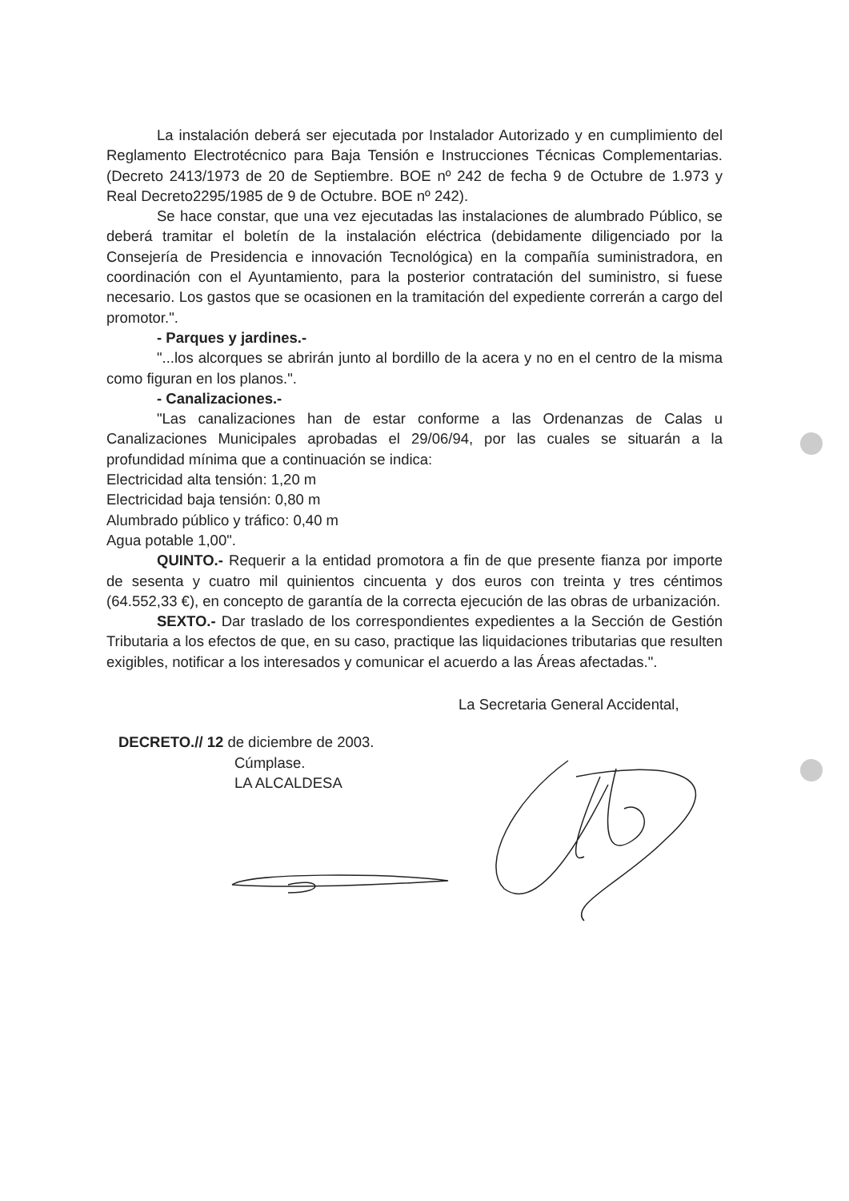La instalación deberá ser ejecutada por Instalador Autorizado y en cumplimiento del Reglamento Electrotécnico para Baja Tensión e Instrucciones Técnicas Complementarias. (Decreto 2413/1973 de 20 de Septiembre. BOE nº 242 de fecha 9 de Octubre de 1.973 y Real Decreto2295/1985 de 9 de Octubre. BOE nº 242).
Se hace constar, que una vez ejecutadas las instalaciones de alumbrado Público, se deberá tramitar el boletín de la instalación eléctrica (debidamente diligenciado por la Consejería de Presidencia e innovación Tecnológica) en la compañía suministradora, en coordinación con el Ayuntamiento, para la posterior contratación del suministro, si fuese necesario. Los gastos que se ocasionen en la tramitación del expediente correrán a cargo del promotor.".
- Parques y jardines.-
"...los alcorques se abrirán junto al bordillo de la acera y no en el centro de la misma como figuran en los planos.".
- Canalizaciones.-
"Las canalizaciones han de estar conforme a las Ordenanzas de Calas u Canalizaciones Municipales aprobadas el 29/06/94, por las cuales se situarán a la profundidad mínima que a continuación se indica:
Electricidad alta tensión: 1,20 m
Electricidad baja tensión: 0,80 m
Alumbrado público y tráfico: 0,40 m
Agua potable 1,00".
QUINTO.- Requerir a la entidad promotora a fin de que presente fianza por importe de sesenta y cuatro mil quinientos cincuenta y dos euros con treinta y tres céntimos (64.552,33 €), en concepto de garantía de la correcta ejecución de las obras de urbanización.
SEXTO.- Dar traslado de los correspondientes expedientes a la Sección de Gestión Tributaria a los efectos de que, en su caso, practique las liquidaciones tributarias que resulten exigibles, notificar a los interesados y comunicar el acuerdo a las Áreas afectadas.".
La Secretaria General Accidental,
DECRETO.// 12 de diciembre de 2003.
Cúmplase.
LA ALCALDESA